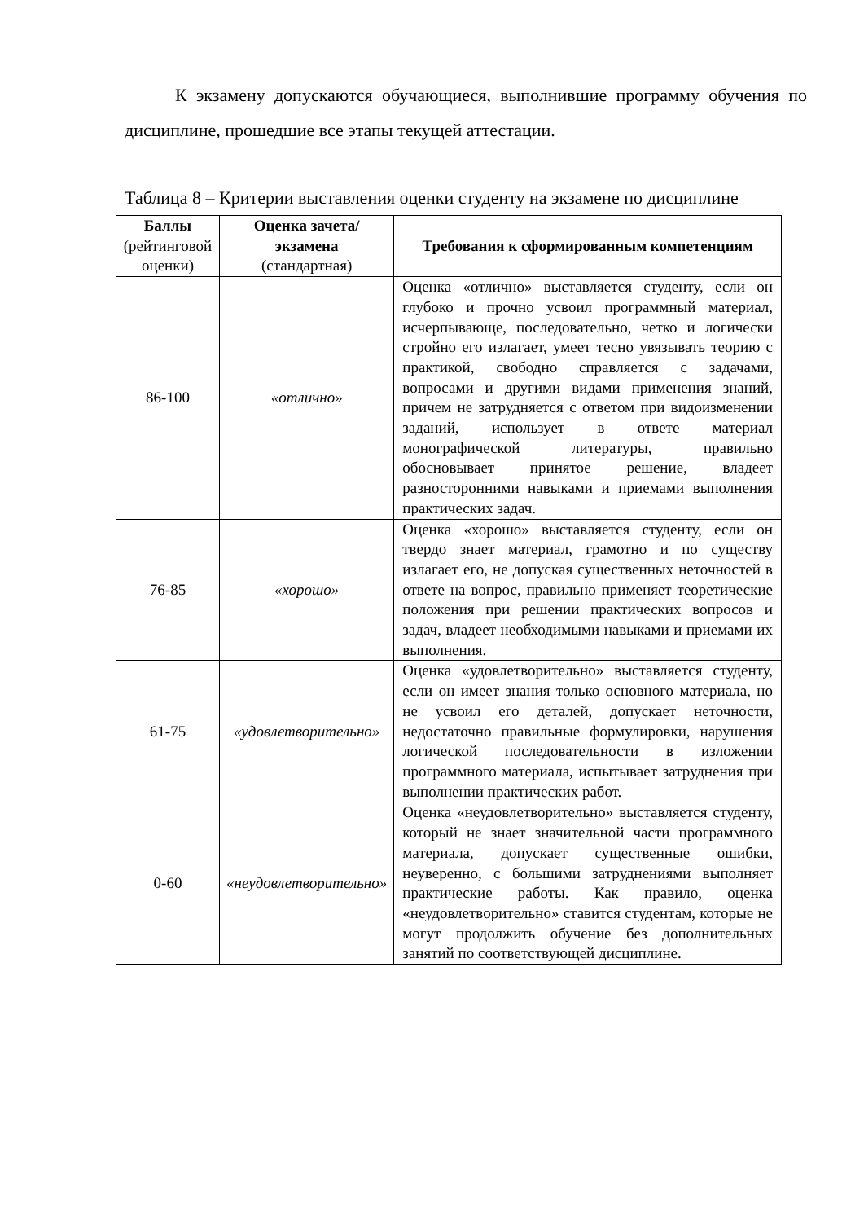К экзамену допускаются обучающиеся, выполнившие программу обучения по дисциплине, прошедшие все этапы текущей аттестации.
Таблица 8 – Критерии выставления оценки студенту на экзамене по дисциплине
| Баллы (рейтинговой оценки) | Оценка зачета/ экзамена (стандартная) | Требования к сформированным компетенциям |
| --- | --- | --- |
| 86-100 | «отлично» | Оценка «отлично» выставляется студенту, если он глубоко и прочно усвоил программный материал, исчерпывающе, последовательно, четко и логически стройно его излагает, умеет тесно увязывать теорию с практикой, свободно справляется с задачами, вопросами и другими видами применения знаний, причем не затрудняется с ответом при видоизменении заданий, использует в ответе материал монографической литературы, правильно обосновывает принятое решение, владеет разносторонними навыками и приемами выполнения практических задач. |
| 76-85 | «хорошо» | Оценка «хорошо» выставляется студенту, если он твердо знает материал, грамотно и по существу излагает его, не допуская существенных неточностей в ответе на вопрос, правильно применяет теоретические положения при решении практических вопросов и задач, владеет необходимыми навыками и приемами их выполнения. |
| 61-75 | «удовлетворительно» | Оценка «удовлетворительно» выставляется студенту, если он имеет знания только основного материала, но не усвоил его деталей, допускает неточности, недостаточно правильные формулировки, нарушения логической последовательности в изложении программного материала, испытывает затруднения при выполнении практических работ. |
| 0-60 | «неудовлетворительно» | Оценка «неудовлетворительно» выставляется студенту, который не знает значительной части программного материала, допускает существенные ошибки, неуверенно, с большими затруднениями выполняет практические работы. Как правило, оценка «неудовлетворительно» ставится студентам, которые не могут продолжить обучение без дополнительных занятий по соответствующей дисциплине. |